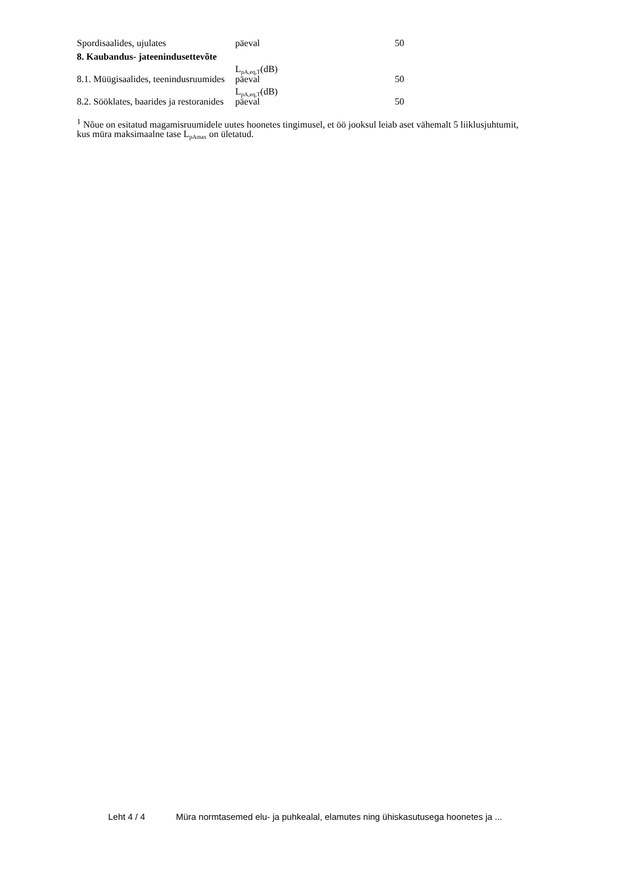| Spordisaalides, ujulates | päeval | 50 |
| 8. Kaubandus- jateenindusettevõte | | |
| | L<sub>pA,eq,T</sub>(dB) | |
| 8.1. Müügisaalides, teenindusruumides | päeval | 50 |
| | L<sub>pA,eq,T</sub>(dB) | |
| 8.2. Sööklates, baarides ja restoranides | päeval | 50 |
<sup>1</sup> Nõue on esitatud magamisruumidele uutes hoonetes tingimusel, et öö jooksul leiab aset vähemalt 5 liiklusjuhtumit, kus müra maksimaalne tase L<sub>pAmax</sub> on ületatud.
Leht 4 / 4 Müra normtasemed elu- ja puhkealal, elamutes ning ühiskasutusega hoonetes ja ...